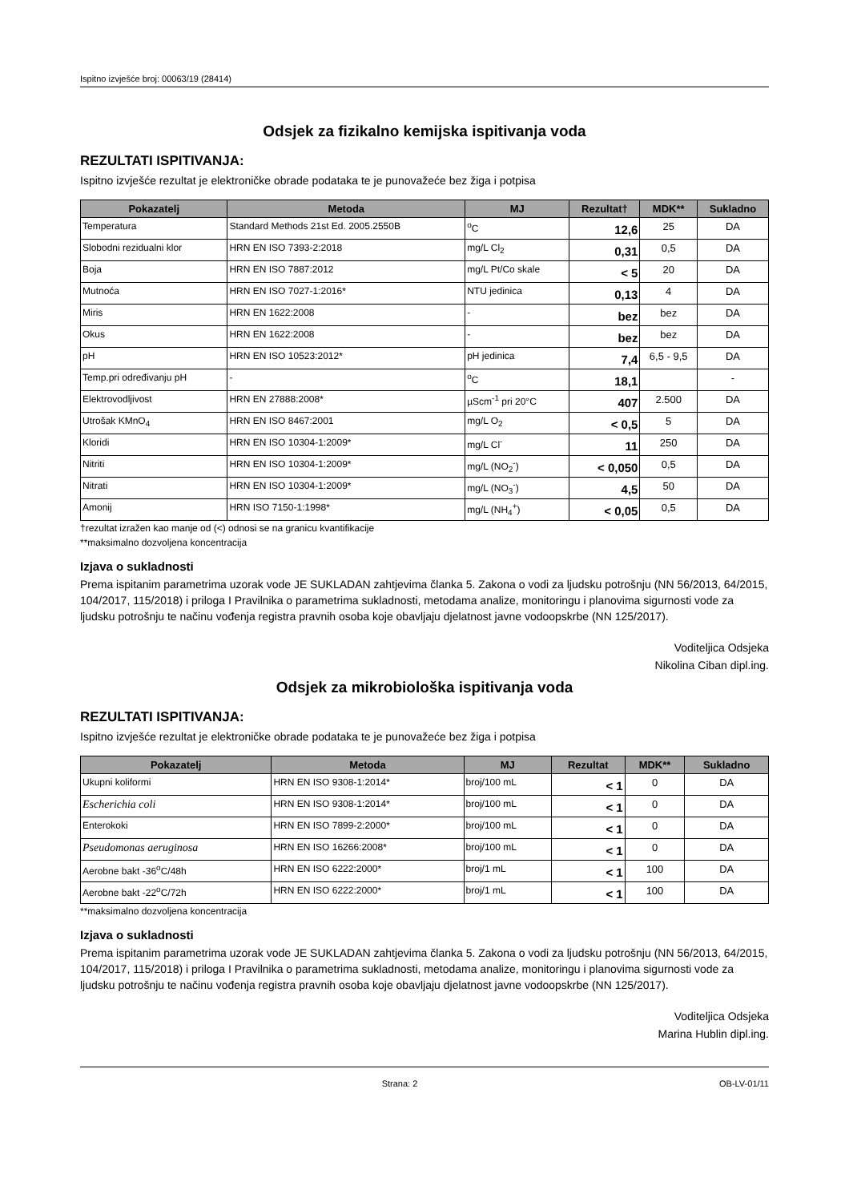Ispitno izvješće broj: 00063/19 (28414)
Odsjek za fizikalno kemijska ispitivanja voda
REZULTATI ISPITIVANJA:
Ispitno izvješće rezultat je elektroničke obrade podataka te je punovažeće bez žiga i potpisa
| Pokazatelj | Metoda | MJ | Rezultat† | MDK** | Sukladno |
| --- | --- | --- | --- | --- | --- |
| Temperatura | Standard Methods 21st Ed. 2005.2550B | <sup>o</sup> C | 12,6 | 25 | DA |
| Slobodni rezidualni klor | HRN EN ISO 7393-2:2018 | mg/L Cl<sub>2</sub> | 0,31 | 0,5 | DA |
| Boja | HRN EN ISO 7887:2012 | mg/L Pt/Co skale | < 5 | 20 | DA |
| Mutnoća | HRN EN ISO 7027-1:2016* | NTU jedinica | 0,13 | 4 | DA |
| Miris | HRN EN 1622:2008 | - | bez | bez | DA |
| Okus | HRN EN 1622:2008 | - | bez | bez | DA |
| pH | HRN EN ISO 10523:2012* | pH jedinica | 7,4 | 6,5 - 9,5 | DA |
| Temp.pri određivanju pH | - | <sup>o</sup> C | 18,1 | | - |
| Elektrovodljivost | HRN EN 27888:2008* | µScm<sup>-1</sup> pri 20°C | 407 | 2.500 | DA |
| Utrošak KMnO<sub>4</sub> | HRN EN ISO 8467:2001 | mg/L O<sub>2</sub> | < 0,5 | 5 | DA |
| Kloridi | HRN EN ISO 10304-1:2009* | mg/L Cl<sup>-</sup> | 11 | 250 | DA |
| Nitriti | HRN EN ISO 10304-1:2009* | mg/L (NO<sub>2</sub><sup>-</sup>) | < 0,050 | 0,5 | DA |
| Nitrati | HRN EN ISO 10304-1:2009* | mg/L (NO<sub>3</sub><sup>-</sup>) | 4,5 | 50 | DA |
| Amonij | HRN ISO 7150-1:1998* | mg/L (NH<sub>4</sub><sup>+</sup>) | < 0,05 | 0,5 | DA |
†rezultat izražen kao manje od (<) odnosi se na granicu kvantifikacije
**maksimalno dozvoljena koncentracija
Izjava o sukladnosti
Prema ispitanim parametrima uzorak vode JE SUKLADAN zahtjevima članka 5. Zakona o vodi za ljudsku potrošnju (NN 56/2013, 64/2015, 104/2017, 115/2018) i priloga I Pravilnika o parametrima sukladnosti, metodama analize, monitoringu i planovima sigurnosti vode za ljudsku potrošnju te načinu vođenja registra pravnih osoba koje obavljaju djelatnost javne vodoopskrbe (NN 125/2017).
Voditeljica Odsjeka
Nikolina Ciban dipl.ing.
Odsjek za mikrobiološka ispitivanja voda
REZULTATI ISPITIVANJA:
Ispitno izvješće rezultat je elektroničke obrade podataka te je punovažeće bez žiga i potpisa
| Pokazatelj | Metoda | MJ | Rezultat | MDK** | Sukladno |
| --- | --- | --- | --- | --- | --- |
| Ukupni koliformi | HRN EN ISO 9308-1:2014* | broj/100 mL | < 1 | 0 | DA |
| Escherichia coli | HRN EN ISO 9308-1:2014* | broj/100 mL | < 1 | 0 | DA |
| Enterokoki | HRN EN ISO 7899-2:2000* | broj/100 mL | < 1 | 0 | DA |
| Pseudomonas aeruginosa | HRN EN ISO 16266:2008* | broj/100 mL | < 1 | 0 | DA |
| Aerobne bakt -36<sup>o</sup>C/48h | HRN EN ISO 6222:2000* | broj/1 mL | < 1 | 100 | DA |
| Aerobne bakt -22<sup>o</sup>C/72h | HRN EN ISO 6222:2000* | broj/1 mL | < 1 | 100 | DA |
**maksimalno dozvoljena koncentracija
Izjava o sukladnosti
Prema ispitanim parametrima uzorak vode JE SUKLADAN zahtjevima članka 5. Zakona o vodi za ljudsku potrošnju (NN 56/2013, 64/2015, 104/2017, 115/2018) i priloga I Pravilnika o parametrima sukladnosti, metodama analize, monitoringu i planovima sigurnosti vode za ljudsku potrošnju te načinu vođenja registra pravnih osoba koje obavljaju djelatnost javne vodoopskrbe (NN 125/2017).
Voditeljica Odsjeka
Marina Hublin dipl.ing.
Strana: 2 OB-LV-01/11